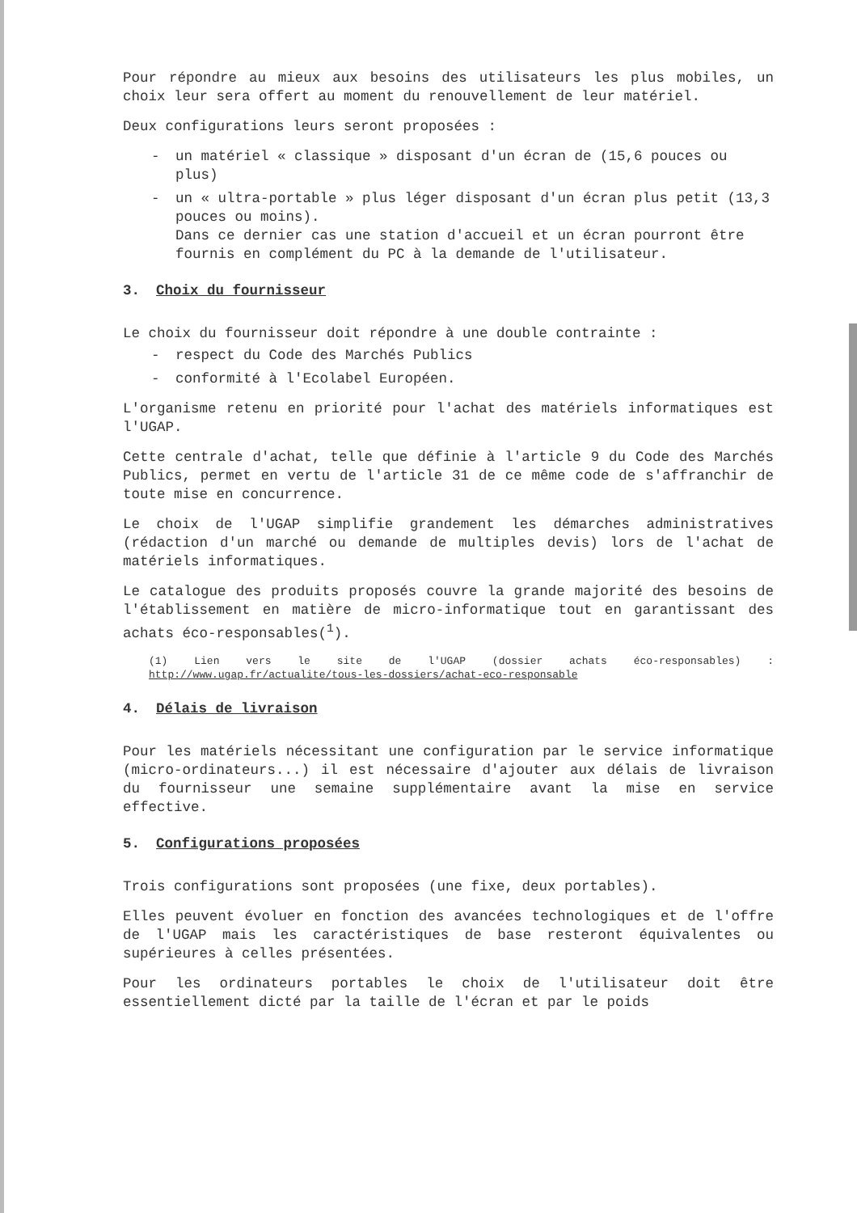Pour répondre au mieux aux besoins des utilisateurs les plus mobiles, un choix leur sera offert au moment du renouvellement de leur matériel.
Deux configurations leurs seront proposées :
- un matériel « classique » disposant d'un écran de (15,6 pouces ou plus)
- un « ultra-portable » plus léger disposant d'un écran plus petit (13,3 pouces ou moins).
Dans ce dernier cas une station d'accueil et un écran pourront être fournis en complément du PC à la demande de l'utilisateur.
3. Choix du fournisseur
Le choix du fournisseur doit répondre à une double contrainte :
- respect du Code des Marchés Publics
- conformité à l'Ecolabel Européen.
L'organisme retenu en priorité pour l'achat des matériels informatiques est l'UGAP.
Cette centrale d'achat, telle que définie à l'article 9 du Code des Marchés Publics, permet en vertu de l'article 31 de ce même code de s'affranchir de toute mise en concurrence.
Le choix de l'UGAP simplifie grandement les démarches administratives (rédaction d'un marché ou demande de multiples devis) lors de l'achat de matériels informatiques.
Le catalogue des produits proposés couvre la grande majorité des besoins de l'établissement en matière de micro-informatique tout en garantissant des achats éco-responsables(<sup>1</sup>).
(1) Lien vers le site de l'UGAP (dossier achats éco-responsables) : http://www.ugap.fr/actualite/tous-les-dossiers/achat-eco-responsable
4. Délais de livraison
Pour les matériels nécessitant une configuration par le service informatique (micro-ordinateurs...) il est nécessaire d'ajouter aux délais de livraison du fournisseur une semaine supplémentaire avant la mise en service effective.
5. Configurations proposées
Trois configurations sont proposées (une fixe, deux portables).
Elles peuvent évoluer en fonction des avancées technologiques et de l'offre de l'UGAP mais les caractéristiques de base resteront équivalentes ou supérieures à celles présentées.
Pour les ordinateurs portables le choix de l'utilisateur doit être essentiellement dicté par la taille de l'écran et par le poids